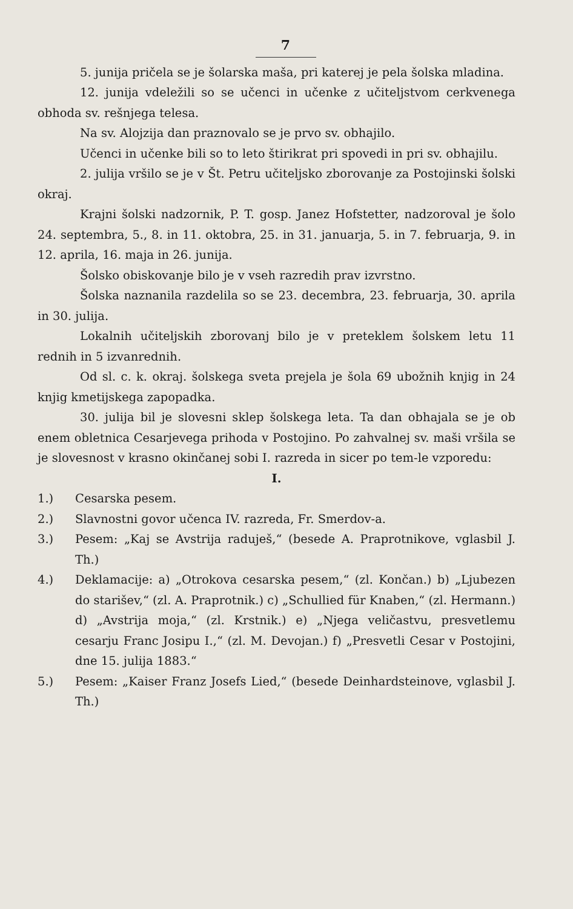7
5. junija pričela se je šolarska maša, pri katerej je pela šolska mladina.
12. junija vdeležili so se učenci in učenke z učiteljstvom cerkvenega obhoda sv. rešnjega telesa.
Na sv. Alojzija dan praznovalo se je prvo sv. obhajilo.
Učenci in učenke bili so to leto štirikrat pri spovedi in pri sv. obhajilu.
2. julija vršilo se je v Št. Petru učiteljsko zborovanje za Postojinski šolski okraj.
Krajni šolski nadzornik, P. T. gosp. Janez Hofstetter, nadzoroval je šolo 24. septembra, 5., 8. in 11. oktobra, 25. in 31. januarja, 5. in 7. februarja, 9. in 12. aprila, 16. maja in 26. junija.
Šolsko obiskovanje bilo je v vseh razredih prav izvrstno.
Šolska naznanila razdelila so se 23. decembra, 23. februarja, 30. aprila in 30. julija.
Lokalnih učiteljskih zborovanj bilo je v preteklem šolskem letu 11 rednih in 5 izvanrednih.
Od sl. c. k. okraj. šolskega sveta prejela je šola 69 ubožnih knjig in 24 knjig kmetijskega zapopadka.
30. julija bil je slovesni sklep šolskega leta. Ta dan obhajala se je ob enem obletnica Cesarjevega prihoda v Postojino. Po zahvalnej sv. maši vršila se je slovesnost v krasno okinčanej sobi I. razreda in sicer po tem-le vzporedu:
I.
1.) Cesarska pesem.
2.) Slavnostni govor učenca IV. razreda, Fr. Smerdov-a.
3.) Pesem: „Kaj se Avstrija raduješ,“ (besede A. Praprotnikove, vglasbil J. Th.)
4.) Deklamacije: a) „Otrokova cesarska pesem,“ (zl. Končan.) b) „Ljubezen do starišev,“ (zl. A. Praprotnik.) c) „Schullied für Knaben,“ (zl. Hermann.) d) „Avstrija moja,“ (zl. Krstnik.) e) „Njega veličastvu, presvetlemu cesarju Franc Josipu I.,“ (zl. M. Devojan.) f) „Presvetli Cesar v Postojini, dne 15. julija 1883.“
5.) Pesem: „Kaiser Franz Josefs Lied,“ (besede Deinhardsteinove, vglasbil J. Th.)